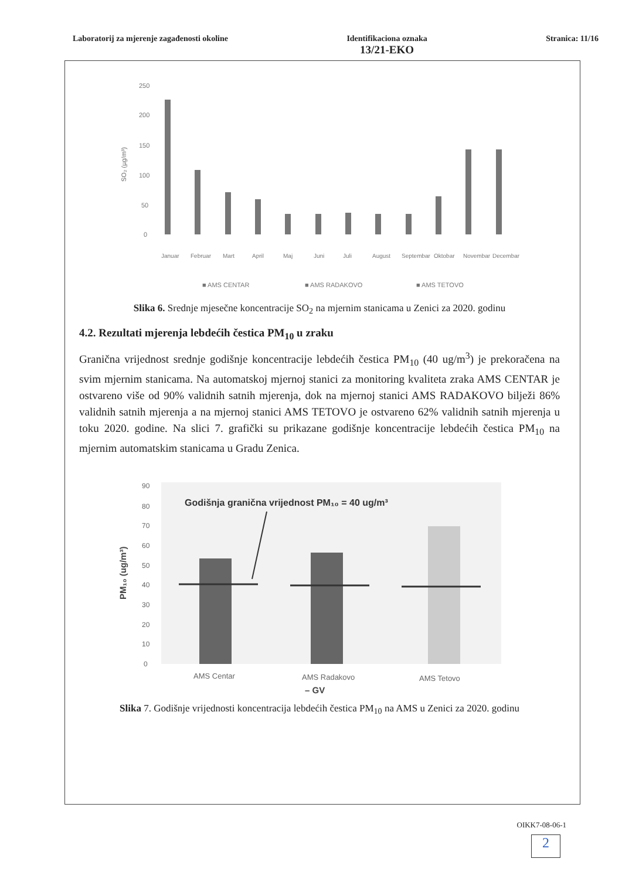Laboratorij za mjerenje zagađenosti okoline
Identifikaciona oznaka
13/21-EKO
Stranica: 11/16
SO₂ (µg/m³)
250
200
150
100
50
0
Januar
Februar
Mart
April
Maj
Juni
Juli
August
Septembar
Oktobar
Novembar
Decembar
■ AMS CENTAR
■ AMS RADAKOVO
■ AMS TETOVO
Slika 6. Srednje mjesečne koncentracije SO<sub>2</sub> na mjernim stanicama u Zenici za 2020. godinu
4.2. Rezultati mjerenja lebdećih čestica PM<sub>10</sub> u zraku
Granična vrijednost srednje godišnje koncentracije lebdećih čestica PM<sub>10</sub> (40 ug/m<sup>3</sup>) je prekoračena na svim mjernim stanicama. Na automatskoj mjernoj stanici za monitoring kvaliteta zraka AMS CENTAR je ostvareno više od 90% validnih satnih mjerenja, dok na mjernoj stanici AMS RADAKOVO bilježi 86% validnih satnih mjerenja a na mjernoj stanici AMS TETOVO je ostvareno 62% validnih satnih mjerenja u toku 2020. godine. Na slici 7. grafički su prikazane godišnje koncentracije lebdećih čestica PM<sub>10</sub> na mjernim automatskim stanicama u Gradu Zenica.
PM₁₀ (ug/m³)
90
80
70
60
50
40
30
20
10
0
Godišnja granična vrijednost PM₁₀ = 40 ug/m³
AMS Centar
AMS Radakovo
AMS Tetovo
– GV
Slika 7. Godišnje vrijednosti koncentracija lebdećih čestica PM<sub>10</sub> na AMS u Zenici za 2020. godinu
OIKK7-08-06-1
2